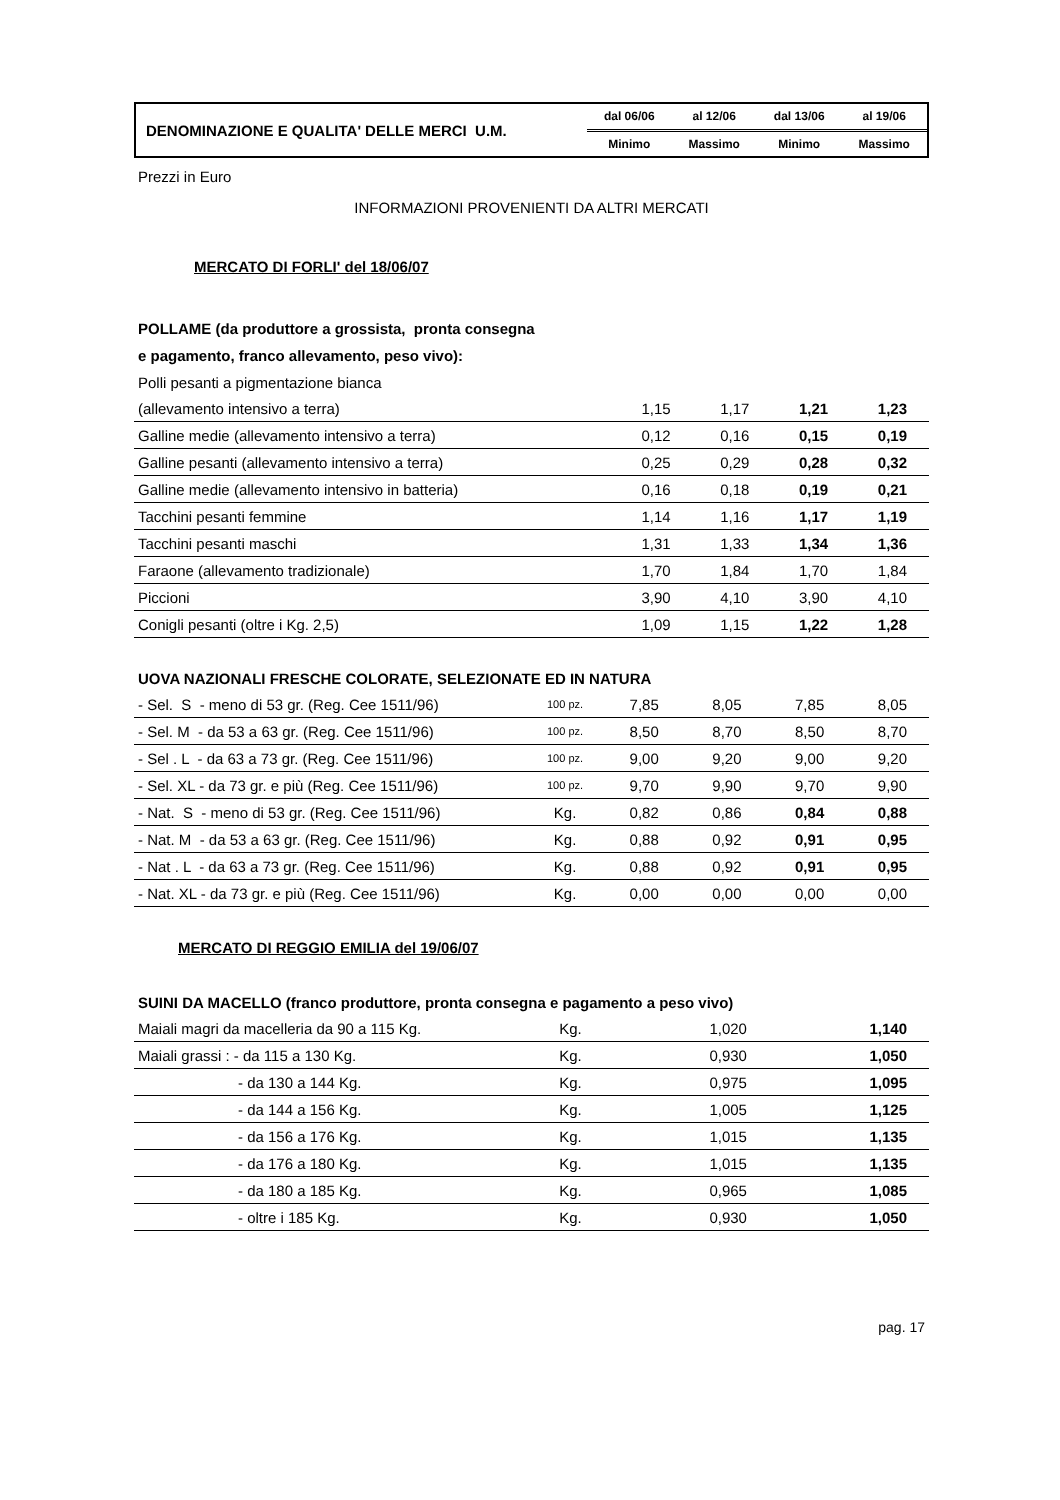DENOMINAZIONE E QUALITA' DELLE MERCI U.M.
| dal 06/06 | al 12/06 | dal 13/06 | al 19/06 |
| Minimo | Massimo | Minimo | Massimo |
Prezzi in Euro
INFORMAZIONI PROVENIENTI DA ALTRI MERCATI
MERCATO DI FORLI' del 18/06/07
POLLAME (da produttore a grossista, pronta consegna
e pagamento, franco allevamento, peso vivo):
| Polli pesanti a pigmentazione bianca | | | | | |
| (allevamento intensivo a terra) | | 1,15 | 1,17 | 1,21 | 1,23 |
| Galline medie (allevamento intensivo a terra) | | 0,12 | 0,16 | 0,15 | 0,19 |
| Galline pesanti (allevamento intensivo a terra) | | 0,25 | 0,29 | 0,28 | 0,32 |
| Galline medie (allevamento intensivo in batteria) | | 0,16 | 0,18 | 0,19 | 0,21 |
| Tacchini pesanti femmine | | 1,14 | 1,16 | 1,17 | 1,19 |
| Tacchini pesanti maschi | | 1,31 | 1,33 | 1,34 | 1,36 |
| Faraone (allevamento tradizionale) | | 1,70 | 1,84 | 1,70 | 1,84 |
| Piccioni | | 3,90 | 4,10 | 3,90 | 4,10 |
| Conigli pesanti (oltre i Kg. 2,5) | | 1,09 | 1,15 | 1,22 | 1,28 |
UOVA NAZIONALI FRESCHE COLORATE, SELEZIONATE ED IN NATURA
| - Sel. S - meno di 53 gr. (Reg. Cee 1511/96) | 100 pz. | 7,85 | 8,05 | 7,85 | 8,05 |
| - Sel. M - da 53 a 63 gr. (Reg. Cee 1511/96) | 100 pz. | 8,50 | 8,70 | 8,50 | 8,70 |
| - Sel . L - da 63 a 73 gr. (Reg. Cee 1511/96) | 100 pz. | 9,00 | 9,20 | 9,00 | 9,20 |
| - Sel. XL - da 73 gr. e più (Reg. Cee 1511/96) | 100 pz. | 9,70 | 9,90 | 9,70 | 9,90 |
| - Nat. S - meno di 53 gr. (Reg. Cee 1511/96) | Kg. | 0,82 | 0,86 | 0,84 | 0,88 |
| - Nat. M - da 53 a 63 gr. (Reg. Cee 1511/96) | Kg. | 0,88 | 0,92 | 0,91 | 0,95 |
| - Nat . L - da 63 a 73 gr. (Reg. Cee 1511/96) | Kg. | 0,88 | 0,92 | 0,91 | 0,95 |
| - Nat. XL - da 73 gr. e più (Reg. Cee 1511/96) | Kg. | 0,00 | 0,00 | 0,00 | 0,00 |
MERCATO DI REGGIO EMILIA del 19/06/07
SUINI DA MACELLO (franco produttore, pronta consegna e pagamento a peso vivo)
| Maiali magri da macelleria da 90 a 115 Kg. | Kg. | 1,020 | 1,140 |
| Maiali grassi : - da 115 a 130 Kg. | Kg. | 0,930 | 1,050 |
| - da 130 a 144 Kg. | Kg. | 0,975 | 1,095 |
| - da 144 a 156 Kg. | Kg. | 1,005 | 1,125 |
| - da 156 a 176 Kg. | Kg. | 1,015 | 1,135 |
| - da 176 a 180 Kg. | Kg. | 1,015 | 1,135 |
| - da 180 a 185 Kg. | Kg. | 0,965 | 1,085 |
| - oltre i 185 Kg. | Kg. | 0,930 | 1,050 |
pag. 17